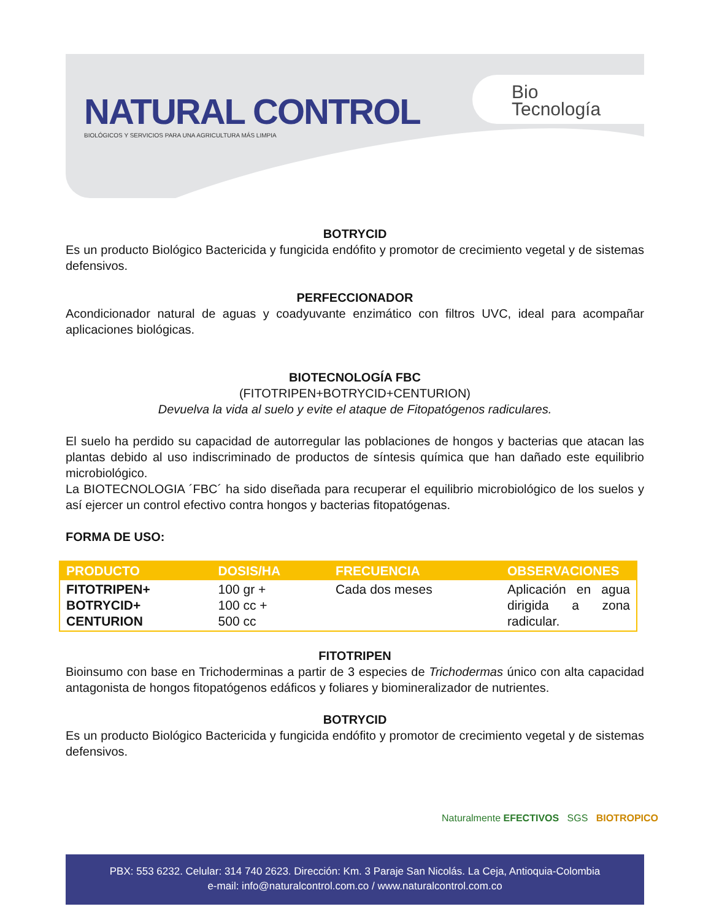NATURAL CONTROL
BIOLÓGICOS Y SERVICIOS PARA UNA AGRICULTURA MÁS LIMPIA
Bio
Tecnología
BOTRYCID
Es un producto Biológico Bactericida y fungicida endófito y promotor de crecimiento vegetal y de sistemas defensivos.
PERFECCIONADOR
Acondicionador natural de aguas y coadyuvante enzimático con filtros UVC, ideal para acompañar aplicaciones biológicas.
BIOTECNOLOGÍA FBC
(FITOTRIPEN+BOTRYCID+CENTURION)
Devuelva la vida al suelo y evite el ataque de Fitopatógenos radiculares.
El suelo ha perdido su capacidad de autorregular las poblaciones de hongos y bacterias que atacan las plantas debido al uso indiscriminado de productos de síntesis química que han dañado este equilibrio microbiológico.
La BIOTECNOLOGIA ´FBC´ ha sido diseñada para recuperar el equilibrio microbiológico de los suelos y así ejercer un control efectivo contra hongos y bacterias fitopatógenas.
FORMA DE USO:
| PRODUCTO | DOSIS/HA | FRECUENCIA | OBSERVACIONES |
| --- | --- | --- | --- |
| FITOTRIPEN+ BOTRYCID+ CENTURION | 100 gr + 100 cc + 500 cc | Cada dos meses | Aplicación en agua dirigida a zona radicular. |
FITOTRIPEN
Bioinsumo con base en Trichoderminas a partir de 3 especies de Trichodermas único con alta capacidad antagonista de hongos fitopatógenos edáficos y foliares y biomineralizador de nutrientes.
BOTRYCID
Es un producto Biológico Bactericida y fungicida endófito y promotor de crecimiento vegetal y de sistemas defensivos.
Naturalmente EFECTIVOS SGS BIOTROPICO
PBX: 553 6232. Celular: 314 740 2623. Dirección: Km. 3 Paraje San Nicolás. La Ceja, Antioquia-Colombia
e-mail: info@naturalcontrol.com.co / www.naturalcontrol.com.co